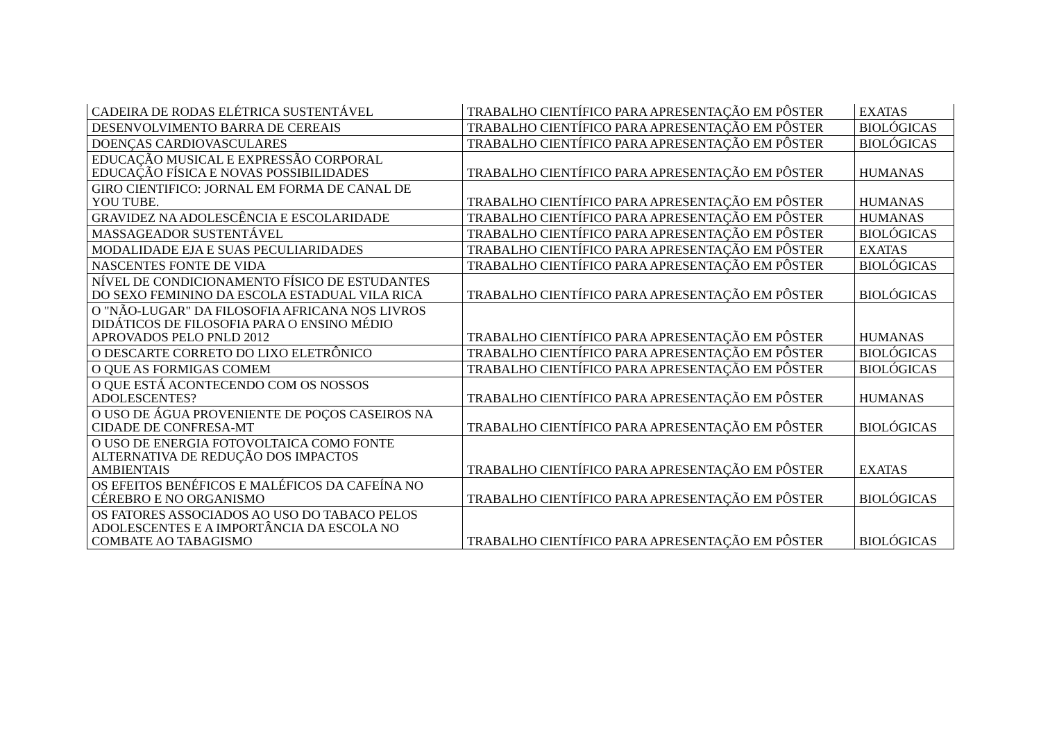| CADEIRA DE RODAS ELÉTRICA SUSTENTÁVEL | TRABALHO CIENTÍFICO PARA APRESENTAÇÃO EM PÔSTER | EXATAS |
| DESENVOLVIMENTO BARRA DE CEREAIS | TRABALHO CIENTÍFICO PARA APRESENTAÇÃO EM PÔSTER | BIOLÓGICAS |
| DOENÇAS CARDIOVASCULARES | TRABALHO CIENTÍFICO PARA APRESENTAÇÃO EM PÔSTER | BIOLÓGICAS |
| EDUCAÇÃO MUSICAL E EXPRESSÃO CORPORAL EDUCAÇÃO FÍSICA E NOVAS POSSIBILIDADES | TRABALHO CIENTÍFICO PARA APRESENTAÇÃO EM PÔSTER | HUMANAS |
| GIRO CIENTIFICO: JORNAL EM FORMA DE CANAL DE YOU TUBE. | TRABALHO CIENTÍFICO PARA APRESENTAÇÃO EM PÔSTER | HUMANAS |
| GRAVIDEZ NA ADOLESCÊNCIA E ESCOLARIDADE | TRABALHO CIENTÍFICO PARA APRESENTAÇÃO EM PÔSTER | HUMANAS |
| MASSAGEADOR SUSTENTÁVEL | TRABALHO CIENTÍFICO PARA APRESENTAÇÃO EM PÔSTER | BIOLÓGICAS |
| MODALIDADE EJA E SUAS PECULIARIDADES | TRABALHO CIENTÍFICO PARA APRESENTAÇÃO EM PÔSTER | EXATAS |
| NASCENTES FONTE DE VIDA | TRABALHO CIENTÍFICO PARA APRESENTAÇÃO EM PÔSTER | BIOLÓGICAS |
| NÍVEL DE CONDICIONAMENTO FÍSICO DE ESTUDANTES DO SEXO FEMININO DA ESCOLA ESTADUAL VILA RICA | TRABALHO CIENTÍFICO PARA APRESENTAÇÃO EM PÔSTER | BIOLÓGICAS |
| O "NÃO-LUGAR" DA FILOSOFIA AFRICANA NOS LIVROS DIDÁTICOS DE FILOSOFIA PARA O ENSINO MÉDIO APROVADOS PELO PNLD 2012 | TRABALHO CIENTÍFICO PARA APRESENTAÇÃO EM PÔSTER | HUMANAS |
| O DESCARTE CORRETO DO LIXO ELETRÔNICO | TRABALHO CIENTÍFICO PARA APRESENTAÇÃO EM PÔSTER | BIOLÓGICAS |
| O QUE AS FORMIGAS COMEM | TRABALHO CIENTÍFICO PARA APRESENTAÇÃO EM PÔSTER | BIOLÓGICAS |
| O QUE ESTÁ ACONTECENDO COM OS NOSSOS ADOLESCENTES? | TRABALHO CIENTÍFICO PARA APRESENTAÇÃO EM PÔSTER | HUMANAS |
| O USO DE ÁGUA PROVENIENTE DE POÇOS CASEIROS NA CIDADE DE CONFRESA-MT | TRABALHO CIENTÍFICO PARA APRESENTAÇÃO EM PÔSTER | BIOLÓGICAS |
| O USO DE ENERGIA FOTOVOLTAICA COMO FONTE ALTERNATIVA DE REDUÇÃO DOS IMPACTOS AMBIENTAIS | TRABALHO CIENTÍFICO PARA APRESENTAÇÃO EM PÔSTER | EXATAS |
| OS EFEITOS BENÉFICOS E MALÉFICOS DA CAFEÍNA NO CÉREBRO E NO ORGANISMO | TRABALHO CIENTÍFICO PARA APRESENTAÇÃO EM PÔSTER | BIOLÓGICAS |
| OS FATORES ASSOCIADOS AO USO DO TABACO PELOS ADOLESCENTES E A IMPORTÂNCIA DA ESCOLA NO COMBATE AO TABAGISMO | TRABALHO CIENTÍFICO PARA APRESENTAÇÃO EM PÔSTER | BIOLÓGICAS |